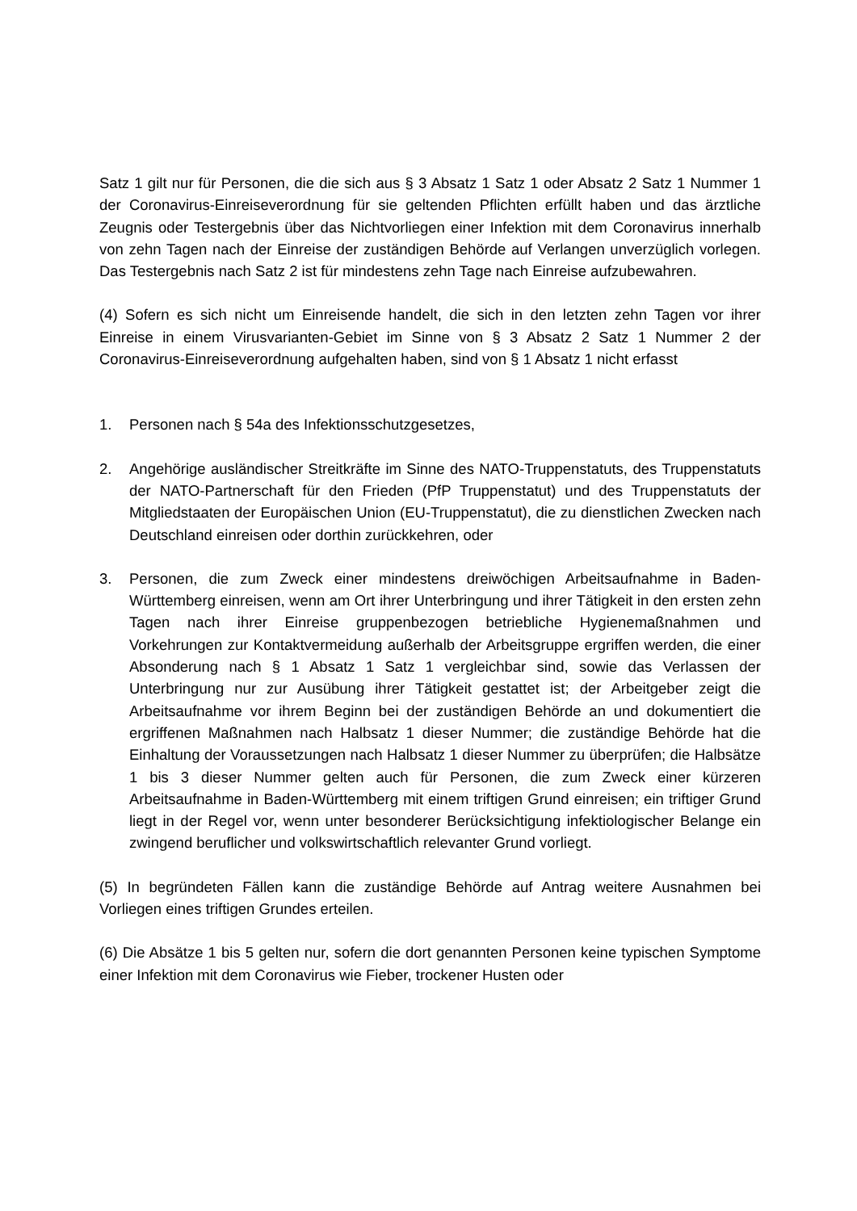Satz 1 gilt nur für Personen, die die sich aus § 3 Absatz 1 Satz 1 oder Absatz 2 Satz 1 Nummer 1 der Coronavirus-Einreiseverordnung für sie geltenden Pflichten erfüllt haben und das ärztliche Zeugnis oder Testergebnis über das Nichtvorliegen einer Infektion mit dem Coronavirus innerhalb von zehn Tagen nach der Einreise der zuständigen Behörde auf Verlangen unverzüglich vorlegen. Das Testergebnis nach Satz 2 ist für mindestens zehn Tage nach Einreise aufzubewahren.
(4) Sofern es sich nicht um Einreisende handelt, die sich in den letzten zehn Tagen vor ihrer Einreise in einem Virusvarianten-Gebiet im Sinne von § 3 Absatz 2 Satz 1 Nummer 2 der Coronavirus-Einreiseverordnung aufgehalten haben, sind von § 1 Absatz 1 nicht erfasst
1. Personen nach § 54a des Infektionsschutzgesetzes,
2. Angehörige ausländischer Streitkräfte im Sinne des NATO-Truppenstatuts, des Truppenstatuts der NATO-Partnerschaft für den Frieden (PfP Truppenstatut) und des Truppenstatuts der Mitgliedstaaten der Europäischen Union (EU-Truppenstatut), die zu dienstlichen Zwecken nach Deutschland einreisen oder dorthin zurückkehren, oder
3. Personen, die zum Zweck einer mindestens dreiwöchigen Arbeitsaufnahme in Baden-Württemberg einreisen, wenn am Ort ihrer Unterbringung und ihrer Tätigkeit in den ersten zehn Tagen nach ihrer Einreise gruppenbezogen betriebliche Hygienemaßnahmen und Vorkehrungen zur Kontaktvermeidung außerhalb der Arbeitsgruppe ergriffen werden, die einer Absonderung nach § 1 Absatz 1 Satz 1 vergleichbar sind, sowie das Verlassen der Unterbringung nur zur Ausübung ihrer Tätigkeit gestattet ist; der Arbeitgeber zeigt die Arbeitsaufnahme vor ihrem Beginn bei der zuständigen Behörde an und dokumentiert die ergriffenen Maßnahmen nach Halbsatz 1 dieser Nummer; die zuständige Behörde hat die Einhaltung der Voraussetzungen nach Halbsatz 1 dieser Nummer zu überprüfen; die Halbsätze 1 bis 3 dieser Nummer gelten auch für Personen, die zum Zweck einer kürzeren Arbeitsaufnahme in Baden-Württemberg mit einem triftigen Grund einreisen; ein triftiger Grund liegt in der Regel vor, wenn unter besonderer Berücksichtigung infektiologischer Belange ein zwingend beruflicher und volkswirtschaftlich relevanter Grund vorliegt.
(5) In begründeten Fällen kann die zuständige Behörde auf Antrag weitere Ausnahmen bei Vorliegen eines triftigen Grundes erteilen.
(6) Die Absätze 1 bis 5 gelten nur, sofern die dort genannten Personen keine typischen Symptome einer Infektion mit dem Coronavirus wie Fieber, trockener Husten oder